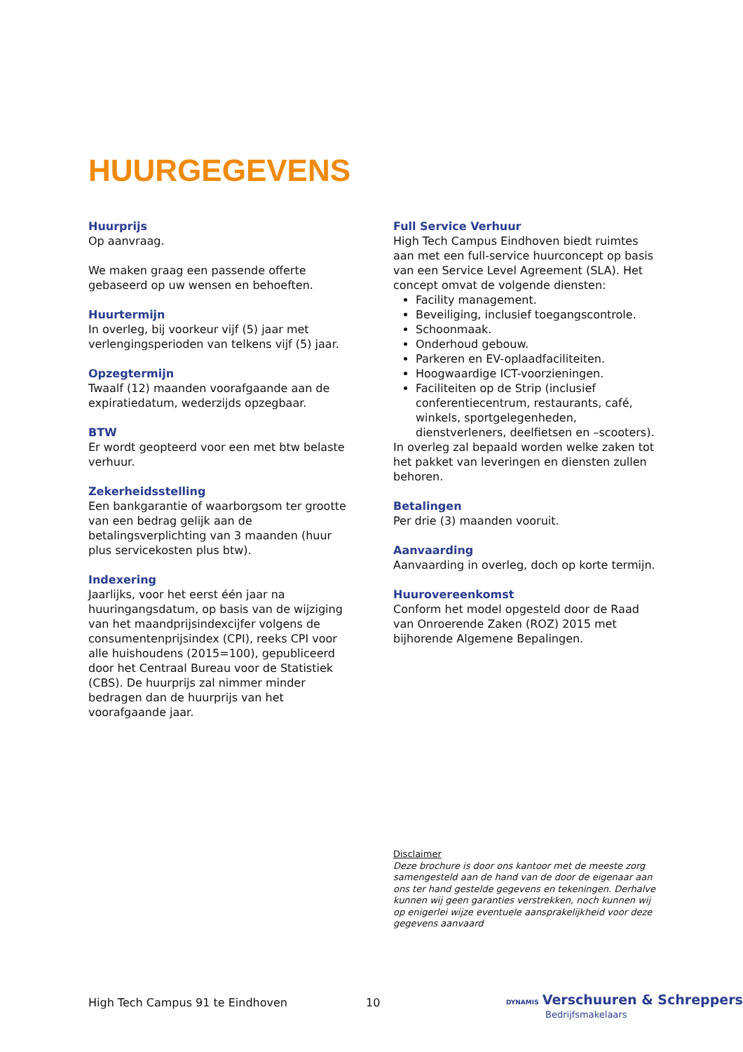HUURGEGEVENS
Huurprijs
Op aanvraag.
We maken graag een passende offerte gebaseerd op uw wensen en behoeften.
Huurtermijn
In overleg, bij voorkeur vijf (5) jaar met verlengingsperioden van telkens vijf (5) jaar.
Opzegtermijn
Twaalf (12) maanden voorafgaande aan de expiratiedatum, wederzijds opzegbaar.
BTW
Er wordt geopteerd voor een met btw belaste verhuur.
Zekerheidsstelling
Een bankgarantie of waarborgsom ter grootte van een bedrag gelijk aan de betalingsverplichting van 3 maanden (huur plus servicekosten plus btw).
Indexering
Jaarlijks, voor het eerst één jaar na huuringangsdatum, op basis van de wijziging van het maandprijsindexcijfer volgens de consumentenprijsindex (CPI), reeks CPI voor alle huishoudens (2015=100), gepubliceerd door het Centraal Bureau voor de Statistiek (CBS). De huurprijs zal nimmer minder bedragen dan de huurprijs van het voorafgaande jaar.
Full Service Verhuur
High Tech Campus Eindhoven biedt ruimtes aan met een full-service huurconcept op basis van een Service Level Agreement (SLA). Het concept omvat de volgende diensten:
Facility management.
Beveiliging, inclusief toegangscontrole.
Schoonmaak.
Onderhoud gebouw.
Parkeren en EV-oplaadfaciliteiten.
Hoogwaardige ICT-voorzieningen.
Faciliteiten op de Strip (inclusief conferentiecentrum, restaurants, café, winkels, sportgelegenheden, dienstverleners, deelfietsen en –scooters).
In overleg zal bepaald worden welke zaken tot het pakket van leveringen en diensten zullen behoren.
Betalingen
Per drie (3) maanden vooruit.
Aanvaarding
Aanvaarding in overleg, doch op korte termijn.
Huurovereenkomst
Conform het model opgesteld door de Raad van Onroerende Zaken (ROZ) 2015 met bijhorende Algemene Bepalingen.
Disclaimer
Deze brochure is door ons kantoor met de meeste zorg samengesteld aan de hand van de door de eigenaar aan ons ter hand gestelde gegevens en tekeningen. Derhalve kunnen wij geen garanties verstrekken, noch kunnen wij op enigerlei wijze eventuele aansprakelijkheid voor deze gegevens aanvaard
High Tech Campus 91 te Eindhoven
10
DYNAMIS Verschuuren & Schreppers
Bedrijfsmakelaars